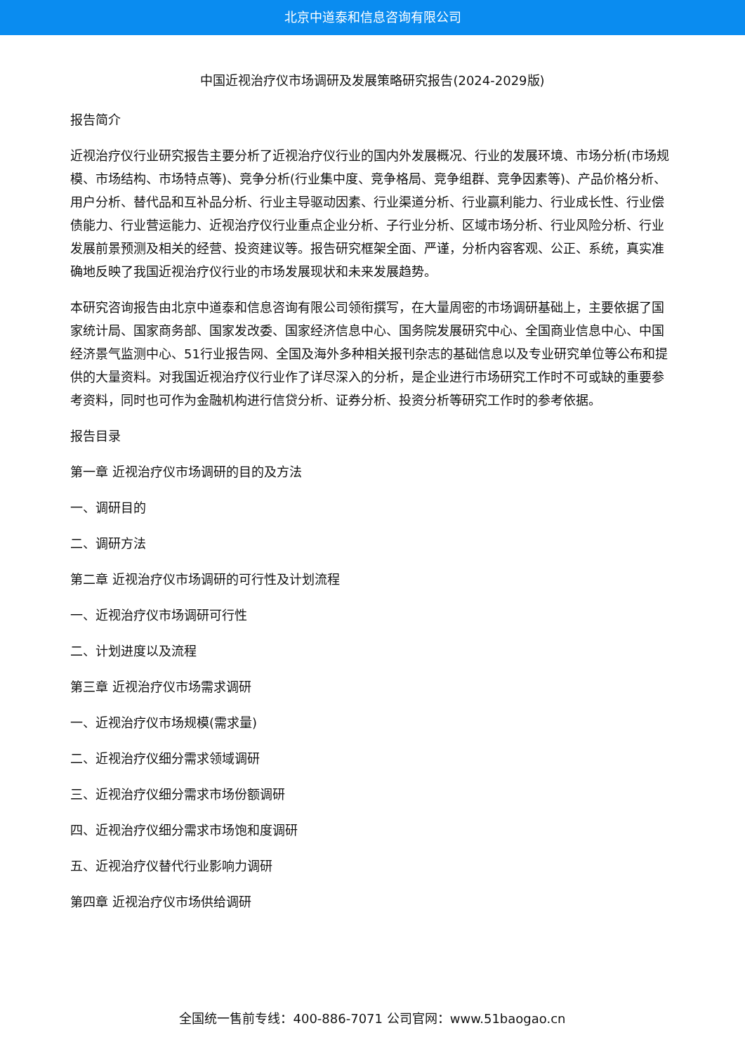北京中道泰和信息咨询有限公司
中国近视治疗仪市场调研及发展策略研究报告(2024-2029版)
报告简介
近视治疗仪行业研究报告主要分析了近视治疗仪行业的国内外发展概况、行业的发展环境、市场分析(市场规模、市场结构、市场特点等)、竞争分析(行业集中度、竞争格局、竞争组群、竞争因素等)、产品价格分析、用户分析、替代品和互补品分析、行业主导驱动因素、行业渠道分析、行业赢利能力、行业成长性、行业偿债能力、行业营运能力、近视治疗仪行业重点企业分析、子行业分析、区域市场分析、行业风险分析、行业发展前景预测及相关的经营、投资建议等。报告研究框架全面、严谨，分析内容客观、公正、系统，真实准确地反映了我国近视治疗仪行业的市场发展现状和未来发展趋势。
本研究咨询报告由北京中道泰和信息咨询有限公司领衔撰写，在大量周密的市场调研基础上，主要依据了国家统计局、国家商务部、国家发改委、国家经济信息中心、国务院发展研究中心、全国商业信息中心、中国经济景气监测中心、51行业报告网、全国及海外多种相关报刊杂志的基础信息以及专业研究单位等公布和提供的大量资料。对我国近视治疗仪行业作了详尽深入的分析，是企业进行市场研究工作时不可或缺的重要参考资料，同时也可作为金融机构进行信贷分析、证券分析、投资分析等研究工作时的参考依据。
报告目录
第一章 近视治疗仪市场调研的目的及方法
一、调研目的
二、调研方法
第二章 近视治疗仪市场调研的可行性及计划流程
一、近视治疗仪市场调研可行性
二、计划进度以及流程
第三章 近视治疗仪市场需求调研
一、近视治疗仪市场规模(需求量)
二、近视治疗仪细分需求领域调研
三、近视治疗仪细分需求市场份额调研
四、近视治疗仪细分需求市场饱和度调研
五、近视治疗仪替代行业影响力调研
第四章 近视治疗仪市场供给调研
全国统一售前专线：400-886-7071 公司官网：www.51baogao.cn